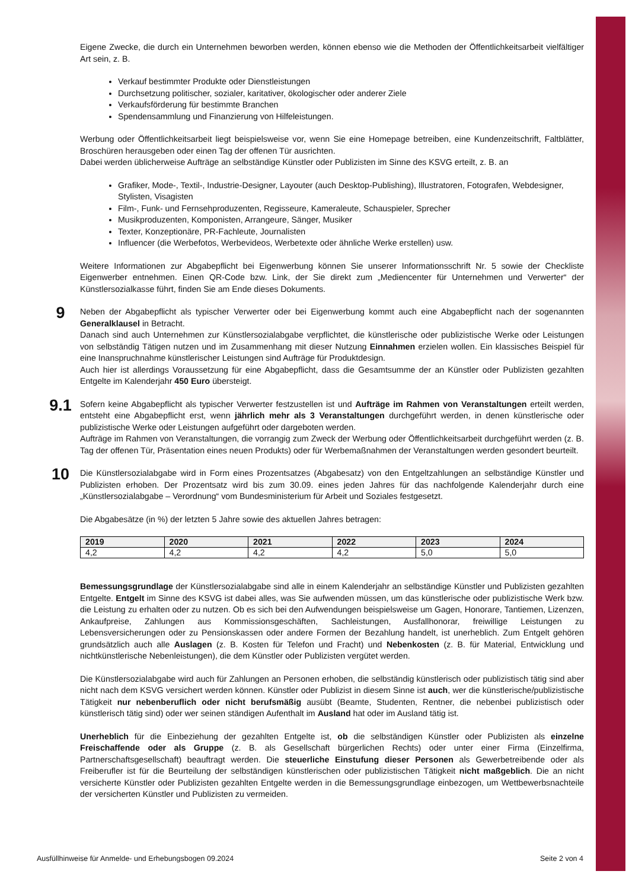Eigene Zwecke, die durch ein Unternehmen beworben werden, können ebenso wie die Methoden der Öffentlichkeitsarbeit vielfältiger Art sein, z. B.
Verkauf bestimmter Produkte oder Dienstleistungen
Durchsetzung politischer, sozialer, karitativer, ökologischer oder anderer Ziele
Verkaufsförderung für bestimmte Branchen
Spendensammlung und Finanzierung von Hilfeleistungen.
Werbung oder Öffentlichkeitsarbeit liegt beispielsweise vor, wenn Sie eine Homepage betreiben, eine Kundenzeitschrift, Faltblätter, Broschüren herausgeben oder einen Tag der offenen Tür ausrichten.
Dabei werden üblicherweise Aufträge an selbständige Künstler oder Publizisten im Sinne des KSVG erteilt, z. B. an
Grafiker, Mode-, Textil-, Industrie-Designer, Layouter (auch Desktop-Publishing), Illustratoren, Fotografen, Webdesigner, Stylisten, Visagisten
Film-, Funk- und Fernsehproduzenten, Regisseure, Kameraleute, Schauspieler, Sprecher
Musikproduzenten, Komponisten, Arrangeure, Sänger, Musiker
Texter, Konzeptionäre, PR-Fachleute, Journalisten
Influencer (die Werbefotos, Werbevideos, Werbetexte oder ähnliche Werke erstellen) usw.
Weitere Informationen zur Abgabepflicht bei Eigenwerbung können Sie unserer Informationsschrift Nr. 5 sowie der Checkliste Eigenwerber entnehmen. Einen QR-Code bzw. Link, der Sie direkt zum „Mediencenter für Unternehmen und Verwerter“ der Künstlersozialkasse führt, finden Sie am Ende dieses Dokuments.
9
Neben der Abgabepflicht als typischer Verwerter oder bei Eigenwerbung kommt auch eine Abgabepflicht nach der sogenannten Generalklausel in Betracht.
Danach sind auch Unternehmen zur Künstlersozialabgabe verpflichtet, die künstlerische oder publizistische Werke oder Leistungen von selbständig Tätigen nutzen und im Zusammenhang mit dieser Nutzung Einnahmen erzielen wollen. Ein klassisches Beispiel für eine Inanspruchnahme künstlerischer Leistungen sind Aufträge für Produktdesign.
Auch hier ist allerdings Voraussetzung für eine Abgabepflicht, dass die Gesamtsumme der an Künstler oder Publizisten gezahlten Entgelte im Kalenderjahr 450 Euro übersteigt.
9.1
Sofern keine Abgabepflicht als typischer Verwerter festzustellen ist und Aufträge im Rahmen von Veranstaltungen erteilt werden, entsteht eine Abgabepflicht erst, wenn jährlich mehr als 3 Veranstaltungen durchgeführt werden, in denen künstlerische oder publizistische Werke oder Leistungen aufgeführt oder dargeboten werden.
Aufträge im Rahmen von Veranstaltungen, die vorrangig zum Zweck der Werbung oder Öffentlichkeitsarbeit durchgeführt werden (z. B. Tag der offenen Tür, Präsentation eines neuen Produkts) oder für Werbemaßnahmen der Veranstaltungen werden gesondert beurteilt.
10
Die Künstlersozialabgabe wird in Form eines Prozentsatzes (Abgabesatz) von den Entgeltzahlungen an selbständige Künstler und Publizisten erhoben. Der Prozentsatz wird bis zum 30.09. eines jeden Jahres für das nachfolgende Kalenderjahr durch eine „Künstlersozialabgabe – Verordnung“ vom Bundesministerium für Arbeit und Soziales festgesetzt.
Die Abgabesätze (in %) der letzten 5 Jahre sowie des aktuellen Jahres betragen:
| 2019 | 2020 | 2021 | 2022 | 2023 | 2024 |
| --- | --- | --- | --- | --- | --- |
| 4,2 | 4,2 | 4,2 | 4,2 | 5,0 | 5,0 |
Bemessungsgrundlage der Künstlersozialabgabe sind alle in einem Kalenderjahr an selbständige Künstler und Publizisten gezahlten Entgelte. Entgelt im Sinne des KSVG ist dabei alles, was Sie aufwenden müssen, um das künstlerische oder publizistische Werk bzw. die Leistung zu erhalten oder zu nutzen. Ob es sich bei den Aufwendungen beispielsweise um Gagen, Honorare, Tantiemen, Lizenzen, Ankaufpreise, Zahlungen aus Kommissionsgeschäften, Sachleistungen, Ausfallhonorar, freiwillige Leistungen zu Lebensversicherungen oder zu Pensionskassen oder andere Formen der Bezahlung handelt, ist unerheblich. Zum Entgelt gehören grundsätzlich auch alle Auslagen (z. B. Kosten für Telefon und Fracht) und Nebenkosten (z. B. für Material, Entwicklung und nichtkünstlerische Nebenleistungen), die dem Künstler oder Publizisten vergütet werden.
Die Künstlersozialabgabe wird auch für Zahlungen an Personen erhoben, die selbständig künstlerisch oder publizistisch tätig sind aber nicht nach dem KSVG versichert werden können. Künstler oder Publizist in diesem Sinne ist auch, wer die künstlerische/publizistische Tätigkeit nur nebenberuflich oder nicht berufsmäßig ausübt (Beamte, Studenten, Rentner, die nebenbei publizistisch oder künstlerisch tätig sind) oder wer seinen ständigen Aufenthalt im Ausland hat oder im Ausland tätig ist.
Unerheblich für die Einbeziehung der gezahlten Entgelte ist, ob die selbständigen Künstler oder Publizisten als einzelne Freischaffende oder als Gruppe (z. B. als Gesellschaft bürgerlichen Rechts) oder unter einer Firma (Einzelfirma, Partnerschaftsgesellschaft) beauftragt werden. Die steuerliche Einstufung dieser Personen als Gewerbetreibende oder als Freiberufler ist für die Beurteilung der selbständigen künstlerischen oder publizistischen Tätigkeit nicht maßgeblich. Die an nicht versicherte Künstler oder Publizisten gezahlten Entgelte werden in die Bemessungsgrundlage einbezogen, um Wettbewerbsnachteile der versicherten Künstler und Publizisten zu vermeiden.
Ausfüllhinweise für Anmelde- und Erhebungsbogen 09.2024 Seite 2 von 4